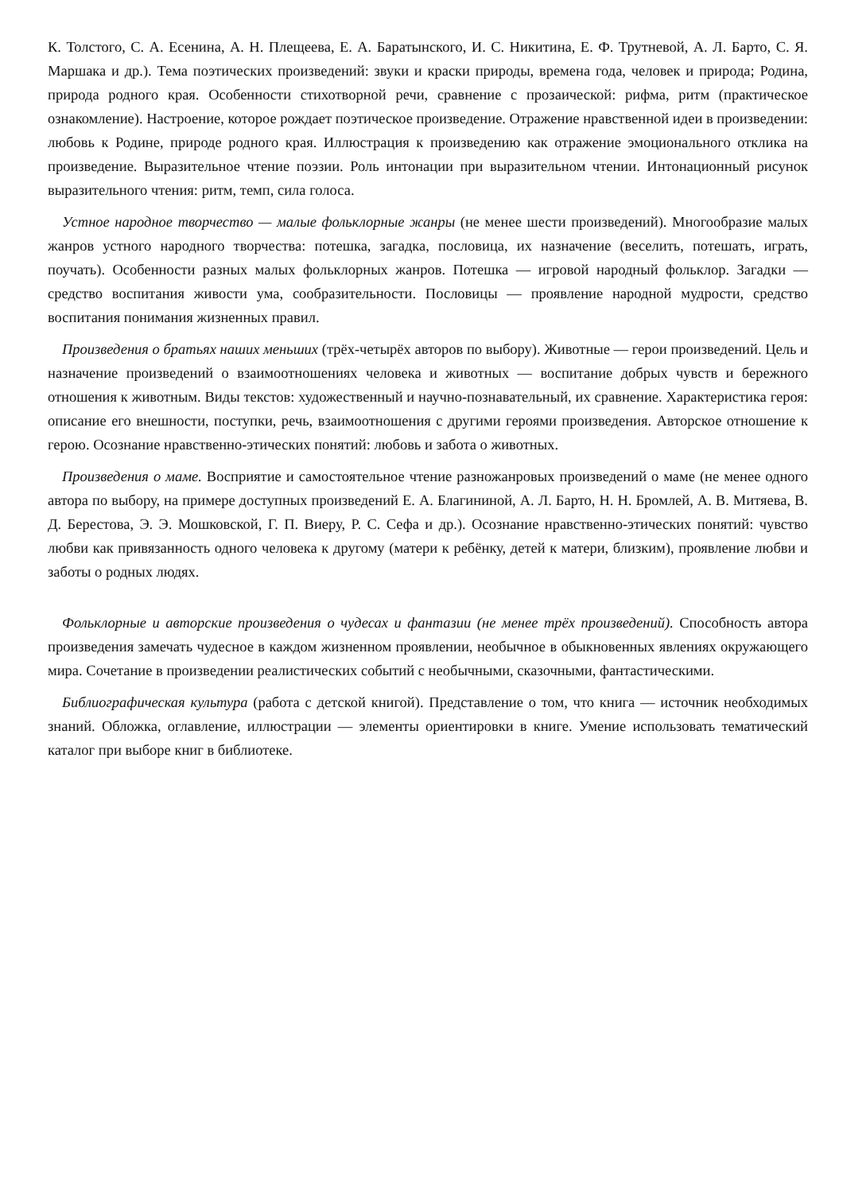К. Толстого, С. А. Есенина, А. Н. Плещеева, Е. А. Баратынского, И. С. Никитина, Е. Ф. Трутневой, А. Л. Барто, С. Я. Маршака и др.). Тема поэтических произведений: звуки и краски природы, времена года, человек и природа; Родина, природа родного края. Особенности стихотворной речи, сравнение с прозаической: рифма, ритм (практическое ознакомление). Настроение, которое рождает поэтическое произведение. Отражение нравственной идеи в произведении: любовь к Родине, природе родного края. Иллюстрация к произведению как отражение эмоционального отклика на произведение. Выразительное чтение поэзии. Роль интонации при выразительном чтении. Интонационный рисунок выразительного чтения: ритм, темп, сила голоса.
Устное народное творчество — малые фольклорные жанры (не менее шести произведений). Многообразие малых жанров устного народного творчества: потешка, загадка, пословица, их назначение (веселить, потешать, играть, поучать). Особенности разных малых фольклорных жанров. Потешка — игровой народный фольклор. Загадки — средство воспитания живости ума, сообразительности. Пословицы — проявление народной мудрости, средство воспитания понимания жизненных правил.
Произведения о братьях наших меньших (трёх-четырёх авторов по выбору). Животные — герои произведений. Цель и назначение произведений о взаимоотношениях человека и животных — воспитание добрых чувств и бережного отношения к животным. Виды текстов: художественный и научно-познавательный, их сравнение. Характеристика героя: описание его внешности, поступки, речь, взаимоотношения с другими героями произведения. Авторское отношение к герою. Осознание нравственно-этических понятий: любовь и забота о животных.
Произведения о маме. Восприятие и самостоятельное чтение разножанровых произведений о маме (не менее одного автора по выбору, на примере доступных произведений Е. А. Благининой, А. Л. Барто, Н. Н. Бромлей, А. В. Митяева, В. Д. Берестова, Э. Э. Мошковской, Г. П. Виеру, Р. С. Сефа и др.). Осознание нравственно-этических понятий: чувство любви как привязанность одного человека к другому (матери к ребёнку, детей к матери, близким), проявление любви и заботы о родных людях.
Фольклорные и авторские произведения о чудесах и фантазии (не менее трёх произведений). Способность автора произведения замечать чудесное в каждом жизненном проявлении, необычное в обыкновенных явлениях окружающего мира. Сочетание в произведении реалистических событий с необычными, сказочными, фантастическими.
Библиографическая культура (работа с детской книгой). Представление о том, что книга — источник необходимых знаний. Обложка, оглавление, иллюстрации — элементы ориентировки в книге. Умение использовать тематический каталог при выборе книг в библиотеке.